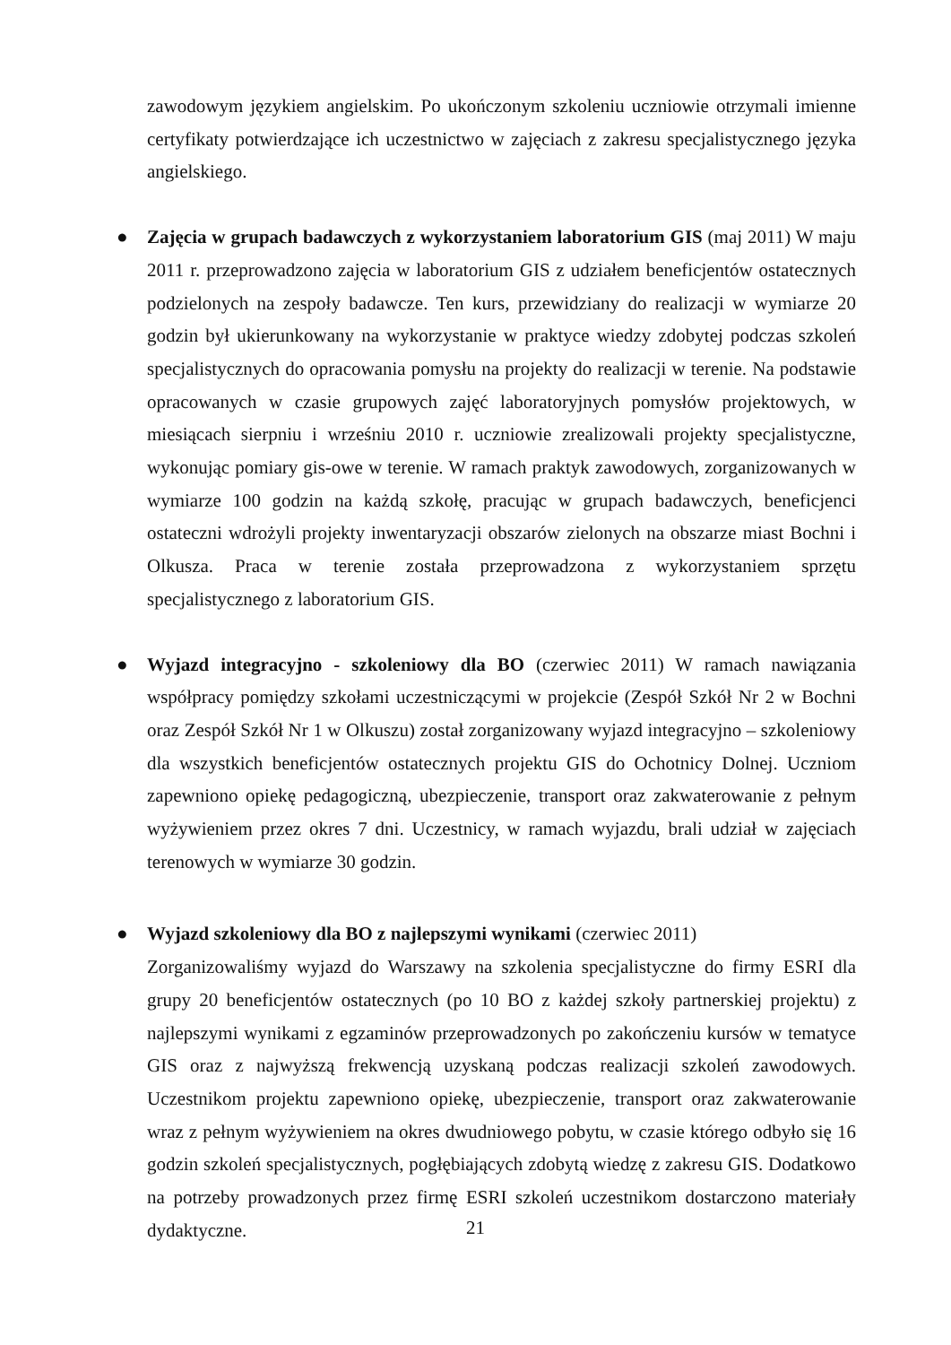zawodowym językiem angielskim. Po ukończonym szkoleniu uczniowie otrzymali imienne certyfikaty potwierdzające ich uczestnictwo w zajęciach z zakresu specjalistycznego języka angielskiego.
●
Zajęcia w grupach badawczych z wykorzystaniem laboratorium GIS (maj 2011) W maju 2011 r. przeprowadzono zajęcia w laboratorium GIS z udziałem beneficjentów ostatecznych podzielonych na zespoły badawcze. Ten kurs, przewidziany do realizacji w wymiarze 20 godzin był ukierunkowany na wykorzystanie w praktyce wiedzy zdobytej podczas szkoleń specjalistycznych do opracowania pomysłu na projekty do realizacji w terenie. Na podstawie opracowanych w czasie grupowych zajęć laboratoryjnych pomysłów projektowych, w miesiącach sierpniu i wrześniu 2010 r. uczniowie zrealizowali projekty specjalistyczne, wykonując pomiary gis-owe w terenie. W ramach praktyk zawodowych, zorganizowanych w wymiarze 100 godzin na każdą szkołę, pracując w grupach badawczych, beneficjenci ostateczni wdrożyli projekty inwentaryzacji obszarów zielonych na obszarze miast Bochni i Olkusza. Praca w terenie została przeprowadzona z wykorzystaniem sprzętu specjalistycznego z laboratorium GIS.
●
Wyjazd integracyjno - szkoleniowy dla BO (czerwiec 2011) W ramach nawiązania współpracy pomiędzy szkołami uczestniczącymi w projekcie (Zespół Szkół Nr 2 w Bochni oraz Zespół Szkół Nr 1 w Olkuszu) został zorganizowany wyjazd integracyjno – szkoleniowy dla wszystkich beneficjentów ostatecznych projektu GIS do Ochotnicy Dolnej. Uczniom zapewniono opiekę pedagogiczną, ubezpieczenie, transport oraz zakwaterowanie z pełnym wyżywieniem przez okres 7 dni. Uczestnicy, w ramach wyjazdu, brali udział w zajęciach terenowych w wymiarze 30 godzin.
●
Wyjazd szkoleniowy dla BO z najlepszymi wynikami (czerwiec 2011)
Zorganizowaliśmy wyjazd do Warszawy na szkolenia specjalistyczne do firmy ESRI dla grupy 20 beneficjentów ostatecznych (po 10 BO z każdej szkoły partnerskiej projektu) z najlepszymi wynikami z egzaminów przeprowadzonych po zakończeniu kursów w tematyce GIS oraz z najwyższą frekwencją uzyskaną podczas realizacji szkoleń zawodowych. Uczestnikom projektu zapewniono opiekę, ubezpieczenie, transport oraz zakwaterowanie wraz z pełnym wyżywieniem na okres dwudniowego pobytu, w czasie którego odbyło się 16 godzin szkoleń specjalistycznych, pogłębiających zdobytą wiedzę z zakresu GIS. Dodatkowo na potrzeby prowadzonych przez firmę ESRI szkoleń uczestnikom dostarczono materiały dydaktyczne.
21